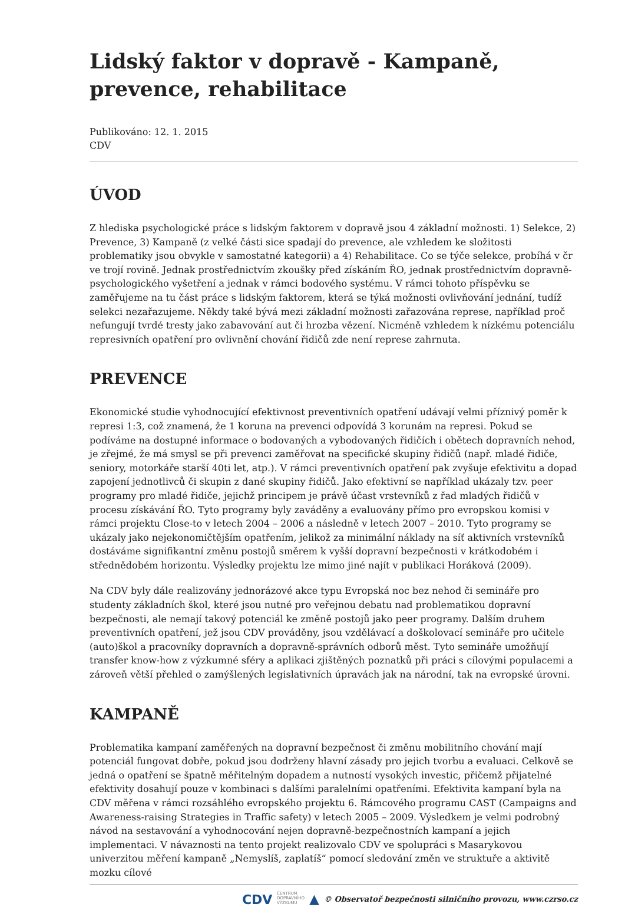Lidský faktor v dopravě - Kampaně, prevence, rehabilitace
Publikováno: 12. 1. 2015
CDV
ÚVOD
Z hlediska psychologické práce s lidským faktorem v dopravě jsou 4 základní možnosti. 1) Selekce, 2) Prevence, 3) Kampaně (z velké části sice spadají do prevence, ale vzhledem ke složitosti problematiky jsou obvykle v samostatné kategorii) a 4) Rehabilitace. Co se týče selekce, probíhá v čr ve trojí rovině. Jednak prostřednictvím zkoušky před získáním ŘO, jednak prostřednictvím dopravně-psychologického vyšetření a jednak v rámci bodového systému. V rámci tohoto příspěvku se zaměřujeme na tu část práce s lidským faktorem, která se týká možnosti ovlivňování jednání, tudíž selekci nezařazujeme. Někdy také bývá mezi základní možnosti zařazována represe, například proč nefungují tvrdé tresty jako zabavování aut či hrozba vězení. Nicméně vzhledem k nízkému potenciálu represivních opatření pro ovlivnění chování řidičů zde není represe zahrnuta.
PREVENCE
Ekonomické studie vyhodnocující efektivnost preventivních opatření udávají velmi příznivý poměr k represi 1:3, což znamená, že 1 koruna na prevenci odpovídá 3 korunám na represi. Pokud se podíváme na dostupné informace o bodovaných a vybodovaných řidičích i obětech dopravních nehod, je zřejmé, že má smysl se při prevenci zaměřovat na specifické skupiny řidičů (např. mladé řidiče, seniory, motorkáře starší 40ti let, atp.). V rámci preventivních opatření pak zvyšuje efektivitu a dopad zapojení jednotlivců či skupin z dané skupiny řidičů. Jako efektivní se například ukázaly tzv. peer programy pro mladé řidiče, jejichž principem je právě účast vrstevníků z řad mladých řidičů v procesu získávání ŘO. Tyto programy byly zaváděny a evaluovány přímo pro evropskou komisi v rámci projektu Close-to v letech 2004 – 2006 a následně v letech 2007 – 2010. Tyto programy se ukázaly jako nejekonomičtějším opatřením, jelikož za minimální náklady na síť aktivních vrstevníků dostáváme signifikantní změnu postojů směrem k vyšší dopravní bezpečnosti v krátkodobém i střednědobém horizontu. Výsledky projektu lze mimo jiné najít v publikaci Horáková (2009).
Na CDV byly dále realizovány jednorázové akce typu Evropská noc bez nehod či semináře pro studenty základních škol, které jsou nutné pro veřejnou debatu nad problematikou dopravní bezpečnosti, ale nemají takový potenciál ke změně postojů jako peer programy. Dalším druhem preventivních opatření, jež jsou CDV prováděny, jsou vzdělávací a doškolovací semináře pro učitele (auto)škol a pracovníky dopravních a dopravně-správních odborů měst. Tyto semináře umožňují transfer know-how z výzkumné sféry a aplikaci zjištěných poznatků při práci s cílovými populacemi a zároveň větší přehled o zamýšlených legislativních úpravách jak na národní, tak na evropské úrovni.
KAMPANĚ
Problematika kampaní zaměřených na dopravní bezpečnost či změnu mobilitního chování mají potenciál fungovat dobře, pokud jsou dodrženy hlavní zásady pro jejich tvorbu a evaluaci. Celkově se jedná o opatření se špatně měřitelným dopadem a nutností vysokých investic, přičemž přijatelné efektivity dosahují pouze v kombinaci s dalšími paralelními opatřeními. Efektivita kampaní byla na CDV měřena v rámci rozsáhlého evropského projektu 6. Rámcového programu CAST (Campaigns and Awareness-raising Strategies in Traffic safety) v letech 2005 – 2009. Výsledkem je velmi podrobný návod na sestavování a vyhodnocování nejen dopravně-bezpečnostních kampaní a jejich implementaci. V návaznosti na tento projekt realizovalo CDV ve spolupráci s Masarykovou univerzitou měření kampaně „Nemyslíš, zaplatíš“ pomocí sledování změn ve struktuře a aktivitě mozku cílové
CDV CENTRUM
DOPRAVNÍHO
VÝZKUMU ▲ © Observatoř bezpečnosti silničního provozu, www.czrso.cz